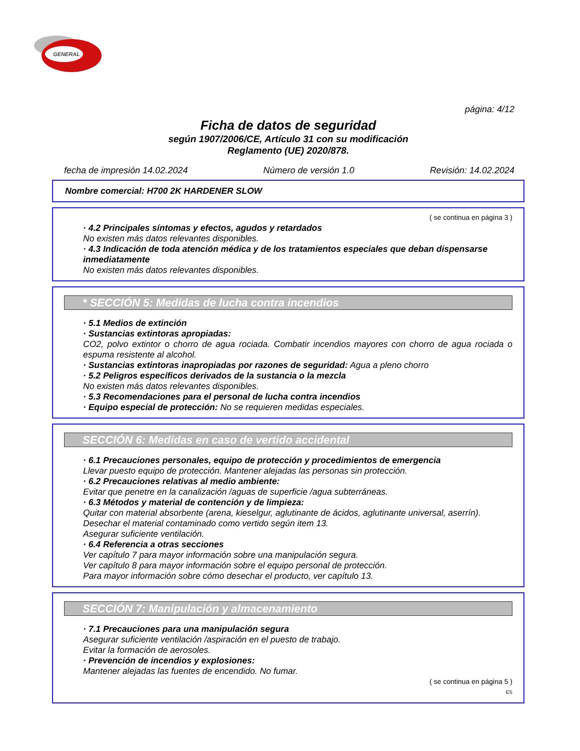GENERAL
página: 4/12
Ficha de datos de seguridad
según 1907/2006/CE, Artículo 31 con su modificación
Reglamento (UE) 2020/878.
fecha de impresión 14.02.2024 Número de versión 1.0 Revisión: 14.02.2024
Nombre comercial: H700 2K HARDENER SLOW
( se continua en página 3 )
· 4.2 Principales síntomas y efectos, agudos y retardados
No existen más datos relevantes disponibles.
· 4.3 Indicación de toda atención médica y de los tratamientos especiales que deban dispensarse inmediatamente
No existen más datos relevantes disponibles.
* SECCIÓN 5: Medidas de lucha contra incendios
· 5.1 Medios de extinción
· Sustancias extintoras apropiadas:
CO2, polvo extintor o chorro de agua rociada. Combatir incendios mayores con chorro de agua rociada o espuma resistente al alcohol.
· Sustancias extintoras inapropiadas por razones de seguridad: Agua a pleno chorro
· 5.2 Peligros específicos derivados de la sustancia o la mezcla
No existen más datos relevantes disponibles.
· 5.3 Recomendaciones para el personal de lucha contra incendios
· Equipo especial de protección: No se requieren medidas especiales.
SECCIÓN 6: Medidas en caso de vertido accidental
· 6.1 Precauciones personales, equipo de protección y procedimientos de emergencia
Llevar puesto equipo de protección. Mantener alejadas las personas sin protección.
· 6.2 Precauciones relativas al medio ambiente:
Evitar que penetre en la canalización /aguas de superficie /agua subterráneas.
· 6.3 Métodos y material de contención y de limpieza:
Quitar con material absorbente (arena, kieselgur, aglutinante de ácidos, aglutinante universal, aserrín).
Desechar el material contaminado como vertido según item 13.
Asegurar suficiente ventilación.
· 6.4 Referencia a otras secciones
Ver capítulo 7 para mayor información sobre una manipulación segura.
Ver capítulo 8 para mayor información sobre el equipo personal de protección.
Para mayor información sobre cómo desechar el producto, ver capítulo 13.
SECCIÓN 7: Manipulación y almacenamiento
· 7.1 Precauciones para una manipulación segura
Asegurar suficiente ventilación /aspiración en el puesto de trabajo.
Evitar la formación de aerosoles.
· Prevención de incendios y explosiones:
Mantener alejadas las fuentes de encendido. No fumar.
( se continua en página 5 )
ES